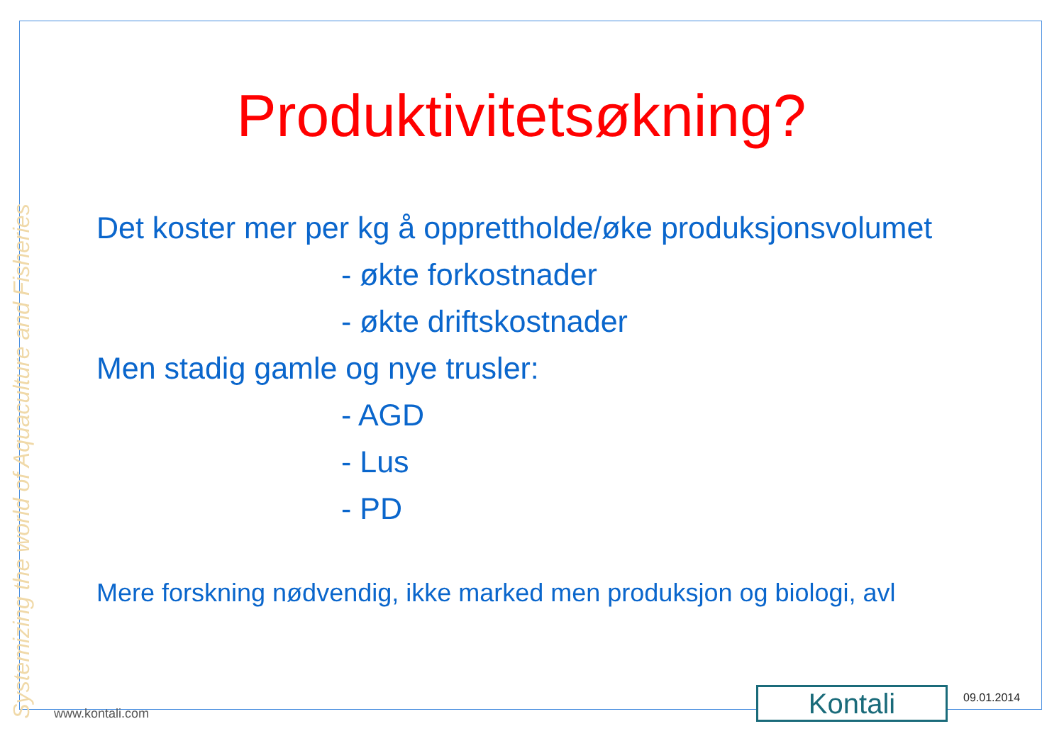Systemizing the world of Aquaculture and Fisheries
Produktivitetsøkning?
Det koster mer per kg å opprettholde/øke produksjonsvolumet
- økte forkostnader
- økte driftskostnader
Men stadig gamle og nye trusler:
- AGD
- Lus
- PD
Mere forskning nødvendig, ikke marked men produksjon og biologi, avl
www.kontali.com Kontali 09.01.2014